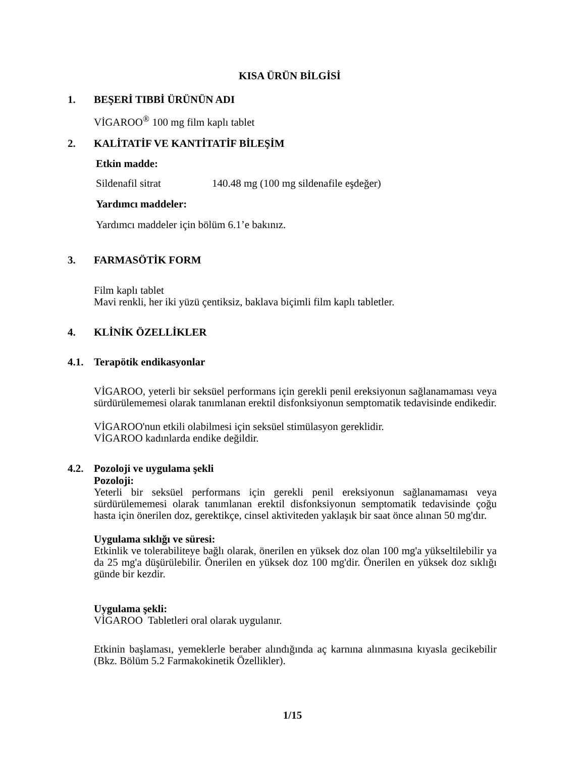KISA ÜRÜN BİLGİSİ
1. BEŞERİ TIBBİ ÜRÜNÜN ADI
VİGAROO<sup>®</sup> 100 mg film kaplı tablet
2. KALİTATİF VE KANTİTATİF BİLEŞİM
Etkin madde:
Sildenafil sitrat 140.48 mg (100 mg sildenafile eşdeğer)
Yardımcı maddeler:
Yardımcı maddeler için bölüm 6.1’e bakınız.
3. FARMASÖTİK FORM
Film kaplı tablet
Mavi renkli, her iki yüzü çentiksiz, baklava biçimli film kaplı tabletler.
4. KLİNİK ÖZELLİKLER
4.1. Terapötik endikasyonlar
VİGAROO, yeterli bir seksüel performans için gerekli penil ereksiyonun sağlanamaması veya sürdürülememesi olarak tanımlanan erektil disfonksiyonun semptomatik tedavisinde endikedir.
VİGAROO'nun etkili olabilmesi için seksüel stimülasyon gereklidir.
VİGAROO kadınlarda endike değildir.
4.2. Pozoloji ve uygulama şekli
Pozoloji:
Yeterli bir seksüel performans için gerekli penil ereksiyonun sağlanamaması veya sürdürülememesi olarak tanımlanan erektil disfonksiyonun semptomatik tedavisinde çoğu hasta için önerilen doz, gerektikçe, cinsel aktiviteden yaklaşık bir saat önce alınan 50 mg'dır.
Uygulama sıklığı ve süresi:
Etkinlik ve tolerabiliteye bağlı olarak, önerilen en yüksek doz olan 100 mg'a yükseltilebilir ya da 25 mg'a düşürülebilir. Önerilen en yüksek doz 100 mg'dir. Önerilen en yüksek doz sıklığı günde bir kezdir.
Uygulama şekli:
VİGAROO Tabletleri oral olarak uygulanır.
Etkinin başlaması, yemeklerle beraber alındığında aç karnına alınmasına kıyasla gecikebilir (Bkz. Bölüm 5.2 Farmakokinetik Özellikler).
1/15